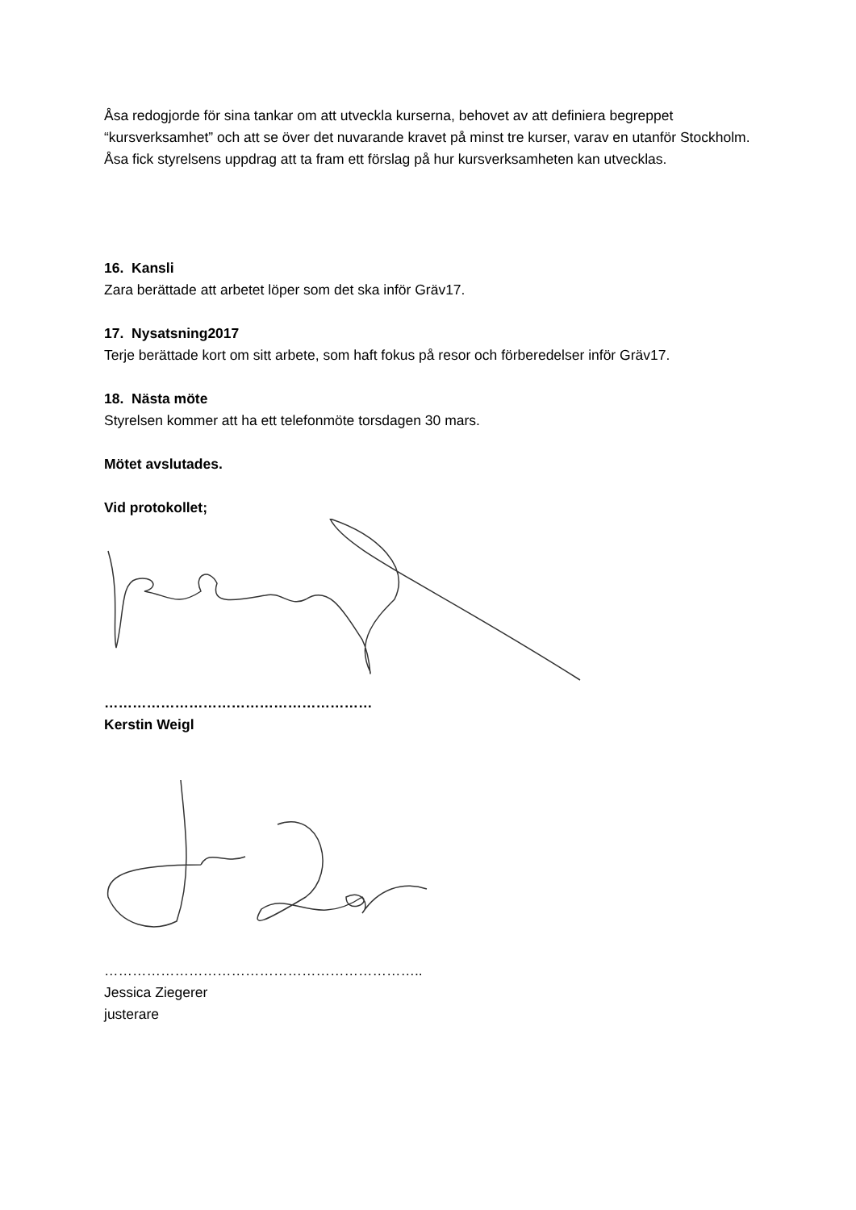Åsa redogjorde för sina tankar om att utveckla kurserna, behovet av att definiera begreppet “kursverksamhet” och att se över det nuvarande kravet på minst tre kurser, varav en utanför Stockholm.
Åsa fick styrelsens uppdrag att ta fram ett förslag på hur kursverksamheten kan utvecklas.
16. Kansli
Zara berättade att arbetet löper som det ska inför Gräv17.
17. Nysatsning2017
Terje berättade kort om sitt arbete, som haft fokus på resor och förberedelser inför Gräv17.
18. Nästa möte
Styrelsen kommer att ha ett telefonmöte torsdagen 30 mars.
Mötet avslutades.
Vid protokollet;
…………………………………………………
Kerstin Weigl
…………………………………………………………..
Jessica Ziegerer
justerare